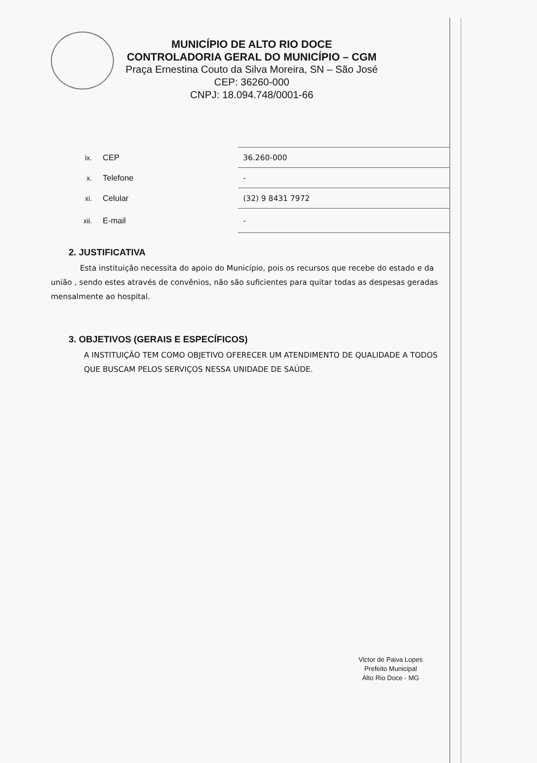MUNICÍPIO DE ALTO RIO DOCE
CONTROLADORIA GERAL DO MUNICÍPIO – CGM
Praça Ernestina Couto da Silva Moreira, SN – São José
CEP: 36260-000
CNPJ: 18.094.748/0001-66
| ix. | CEP | 36.260-000 |
| x. | Telefone | - |
| xi. | Celular | (32) 9 8431 7972 |
| xii. | E-mail | - |
2. JUSTIFICATIVA
Esta instituição necessita do apoio do Município, pois os recursos que recebe do estado e da união , sendo estes através de convênios, não são suficientes para quitar todas as despesas geradas mensalmente ao hospital.
3. OBJETIVOS (GERAIS E ESPECÍFICOS)
A INSTITUIÇÃO TEM COMO OBJETIVO OFERECER UM ATENDIMENTO DE QUALIDADE A TODOS QUE BUSCAM PELOS SERVIÇOS NESSA UNIDADE DE SAÚDE.
Victor de Paiva Lopes
Prefeito Municipal
Alto Rio Doce - MG